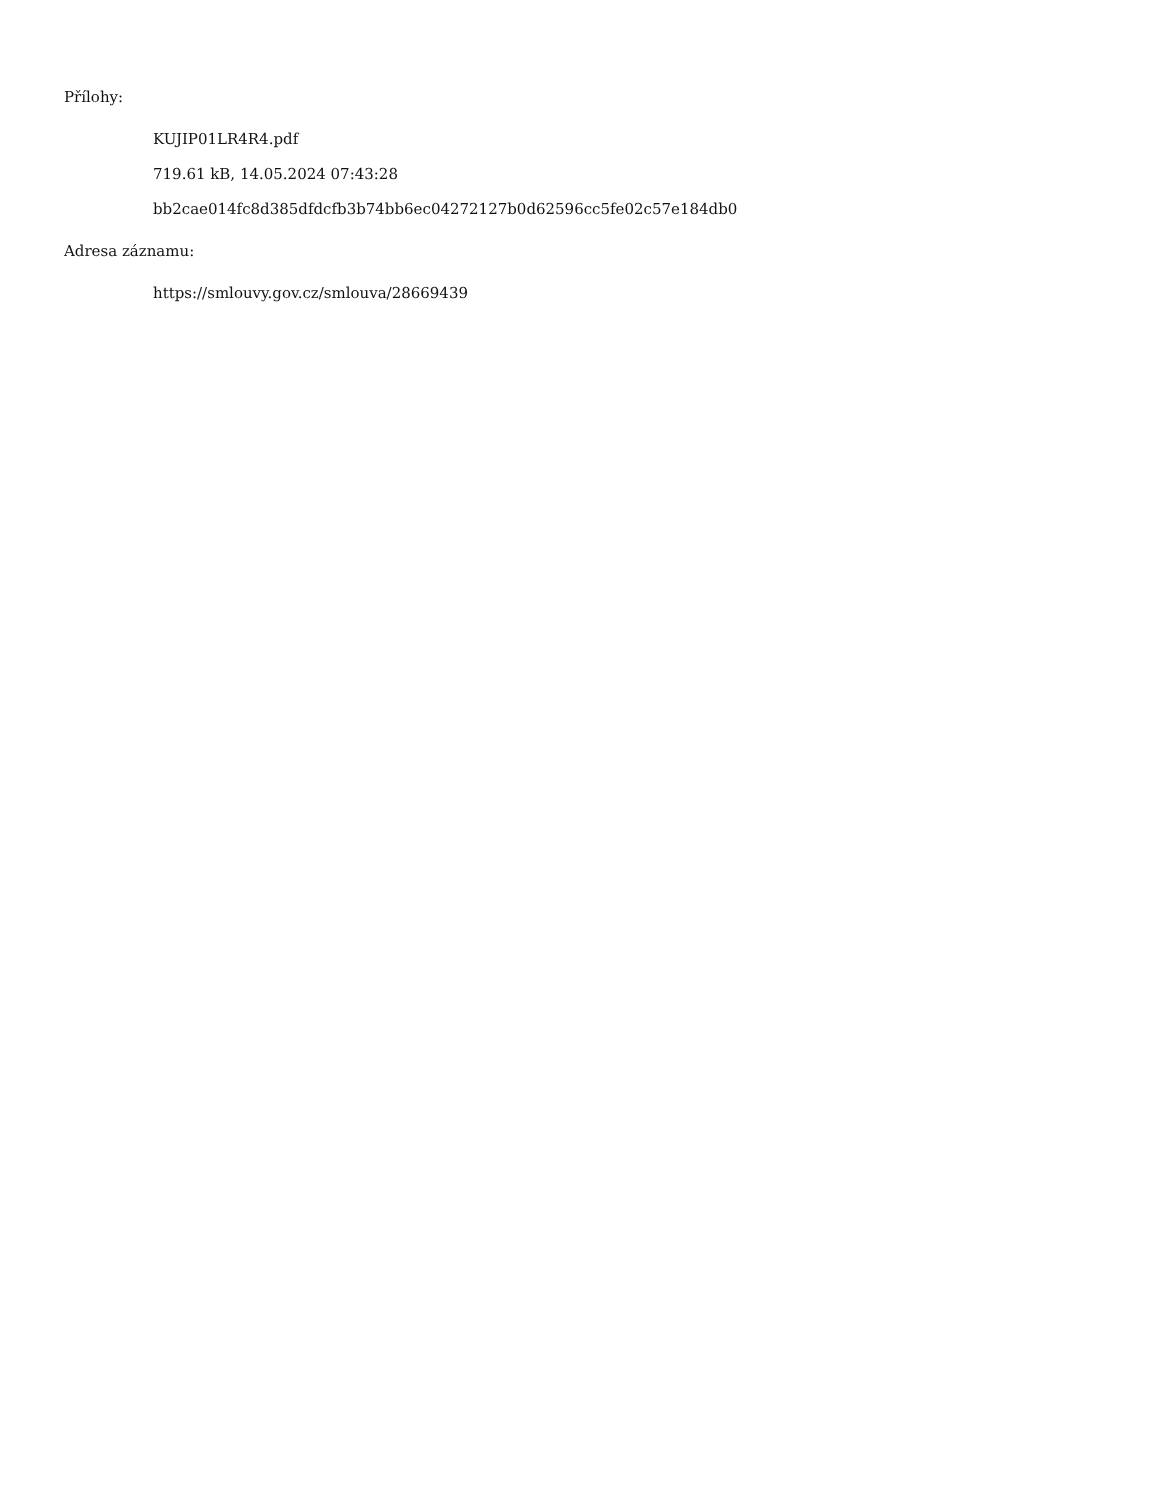Přílohy:
KUJIP01LR4R4.pdf
719.61 kB, 14.05.2024 07:43:28
bb2cae014fc8d385dfdcfb3b74bb6ec04272127b0d62596cc5fe02c57e184db0
Adresa záznamu:
https://smlouvy.gov.cz/smlouva/28669439